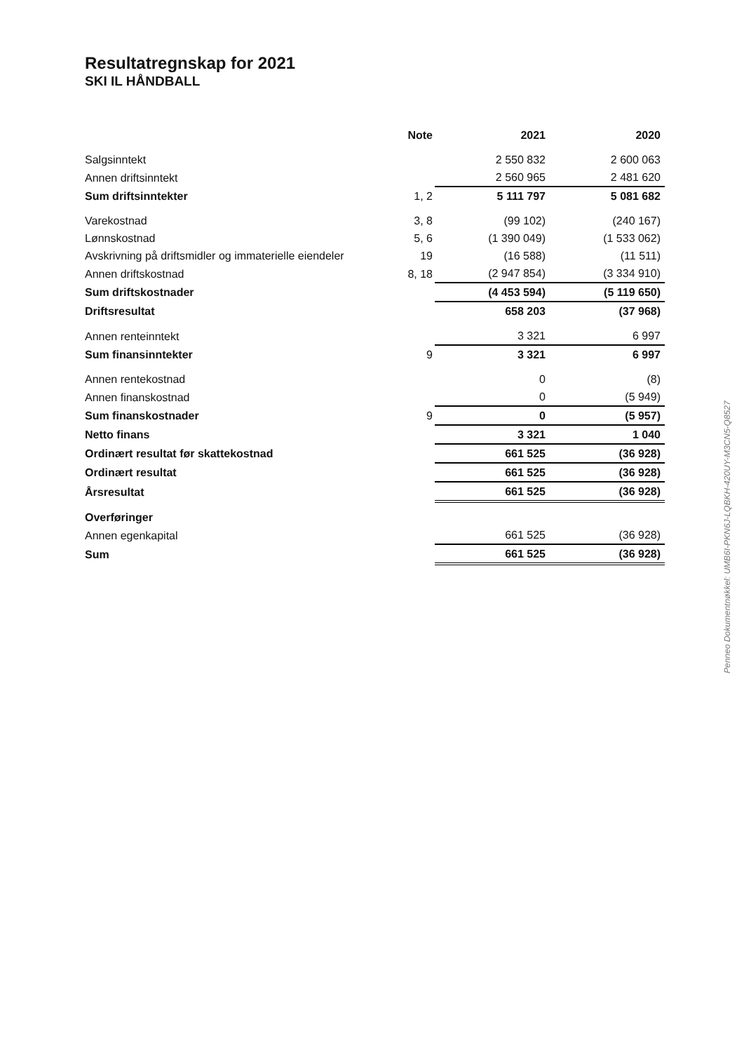Resultatregnskap for 2021
SKI IL HÅNDBALL
| | Note | 2021 | 2020 |
| --- | --- | --- | --- |
| Salgsinntekt | | 2 550 832 | 2 600 063 |
| Annen driftsinntekt | | 2 560 965 | 2 481 620 |
| Sum driftsinntekter | 1, 2 | 5 111 797 | 5 081 682 |
| Varekostnad | 3, 8 | (99 102) | (240 167) |
| Lønnskostnad | 5, 6 | (1 390 049) | (1 533 062) |
| Avskrivning på driftsmidler og immaterielle eiendeler | 19 | (16 588) | (11 511) |
| Annen driftskostnad | 8, 18 | (2 947 854) | (3 334 910) |
| Sum driftskostnader | | (4 453 594) | (5 119 650) |
| Driftsresultat | | 658 203 | (37 968) |
| Annen renteinntekt | | 3 321 | 6 997 |
| Sum finansinntekter | 9 | 3 321 | 6 997 |
| Annen rentekostnad | | 0 | (8) |
| Annen finanskostnad | | 0 | (5 949) |
| Sum finanskostnader | 9 | 0 | (5 957) |
| Netto finans | | 3 321 | 1 040 |
| Ordinært resultat før skattekostnad | | 661 525 | (36 928) |
| Ordinært resultat | | 661 525 | (36 928) |
| Årsresultat | | 661 525 | (36 928) |
| Overføringer | | | |
| Annen egenkapital | | 661 525 | (36 928) |
| Sum | | 661 525 | (36 928) |
Penneo Dokumentnøkkel: UMB6I-PKN6J-LQBKH-420UY-M3CN5-Q8527